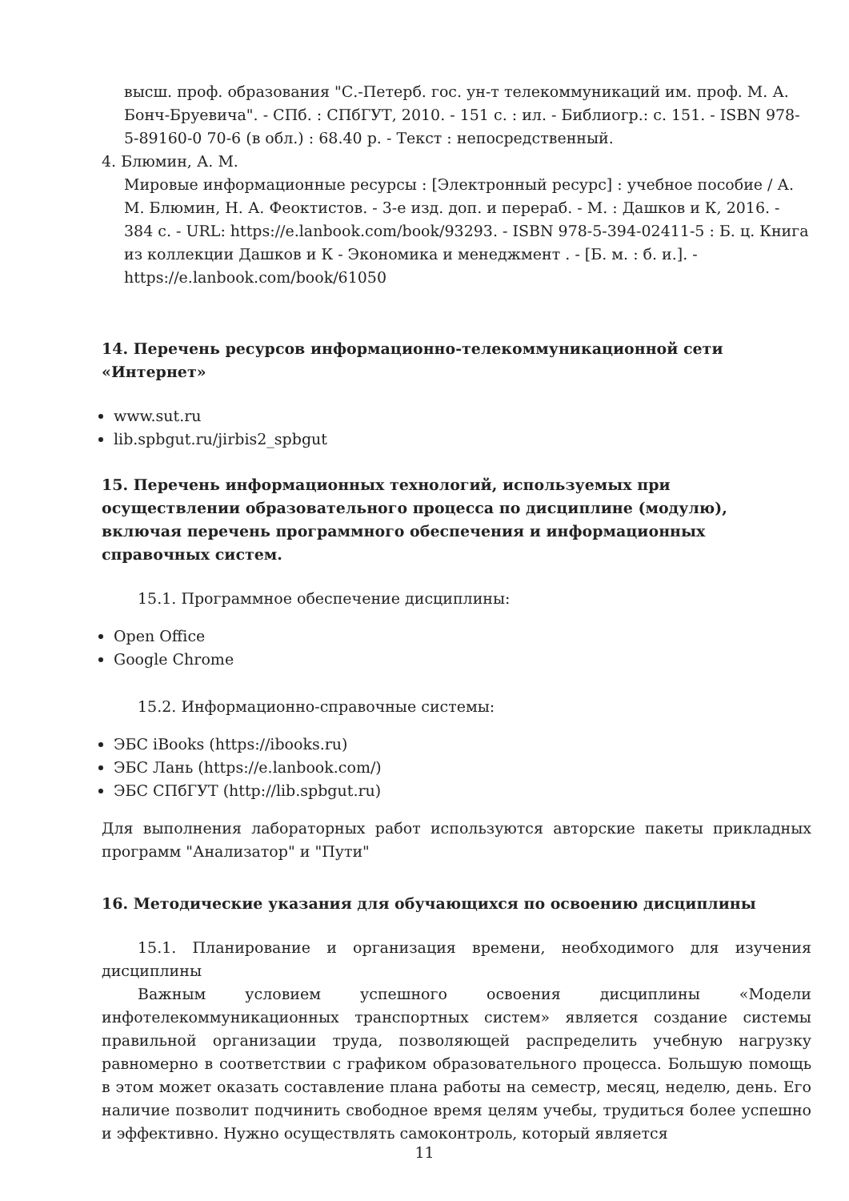высш. проф. образования "С.-Петерб. гос. ун-т телекоммуникаций им. проф. М. А. Бонч-Бруевича". - СПб. : СПбГУТ, 2010. - 151 с. : ил. - Библиогр.: с. 151. - ISBN 978-5-89160-0 70-6 (в обл.) : 68.40 р. - Текст : непосредственный.
4. Блюмин, А. М.
Мировые информационные ресурсы : [Электронный ресурс] : учебное пособие / А. М. Блюмин, Н. А. Феоктистов. - 3-е изд. доп. и перераб. - М. : Дашков и К, 2016. - 384 с. - URL: https://e.lanbook.com/book/93293. - ISBN 978-5-394-02411-5 : Б. ц. Книга из коллекции Дашков и К - Экономика и менеджмент . - [Б. м. : б. и.]. - https://e.lanbook.com/book/61050
14. Перечень ресурсов информационно-телекоммуникационной сети «Интернет»
www.sut.ru
lib.spbgut.ru/jirbis2_spbgut
15. Перечень информационных технологий, используемых при осуществлении образовательного процесса по дисциплине (модулю), включая перечень программного обеспечения и информационных справочных систем.
15.1. Программное обеспечение дисциплины:
Open Office
Google Chrome
15.2. Информационно-справочные системы:
ЭБС iBooks (https://ibooks.ru)
ЭБС Лань (https://e.lanbook.com/)
ЭБС СПбГУТ (http://lib.spbgut.ru)
Для выполнения лабораторных работ используются авторские пакеты прикладных программ "Анализатор" и "Пути"
16. Методические указания для обучающихся по освоению дисциплины
15.1. Планирование и организация времени, необходимого для изучения дисциплины
Важным условием успешного освоения дисциплины «Модели инфотелекоммуникационных транспортных систем» является создание системы правильной организации труда, позволяющей распределить учебную нагрузку равномерно в соответствии с графиком образовательного процесса. Большую помощь в этом может оказать составление плана работы на семестр, месяц, неделю, день. Его наличие позволит подчинить свободное время целям учебы, трудиться более успешно и эффективно. Нужно осуществлять самоконтроль, который является
11